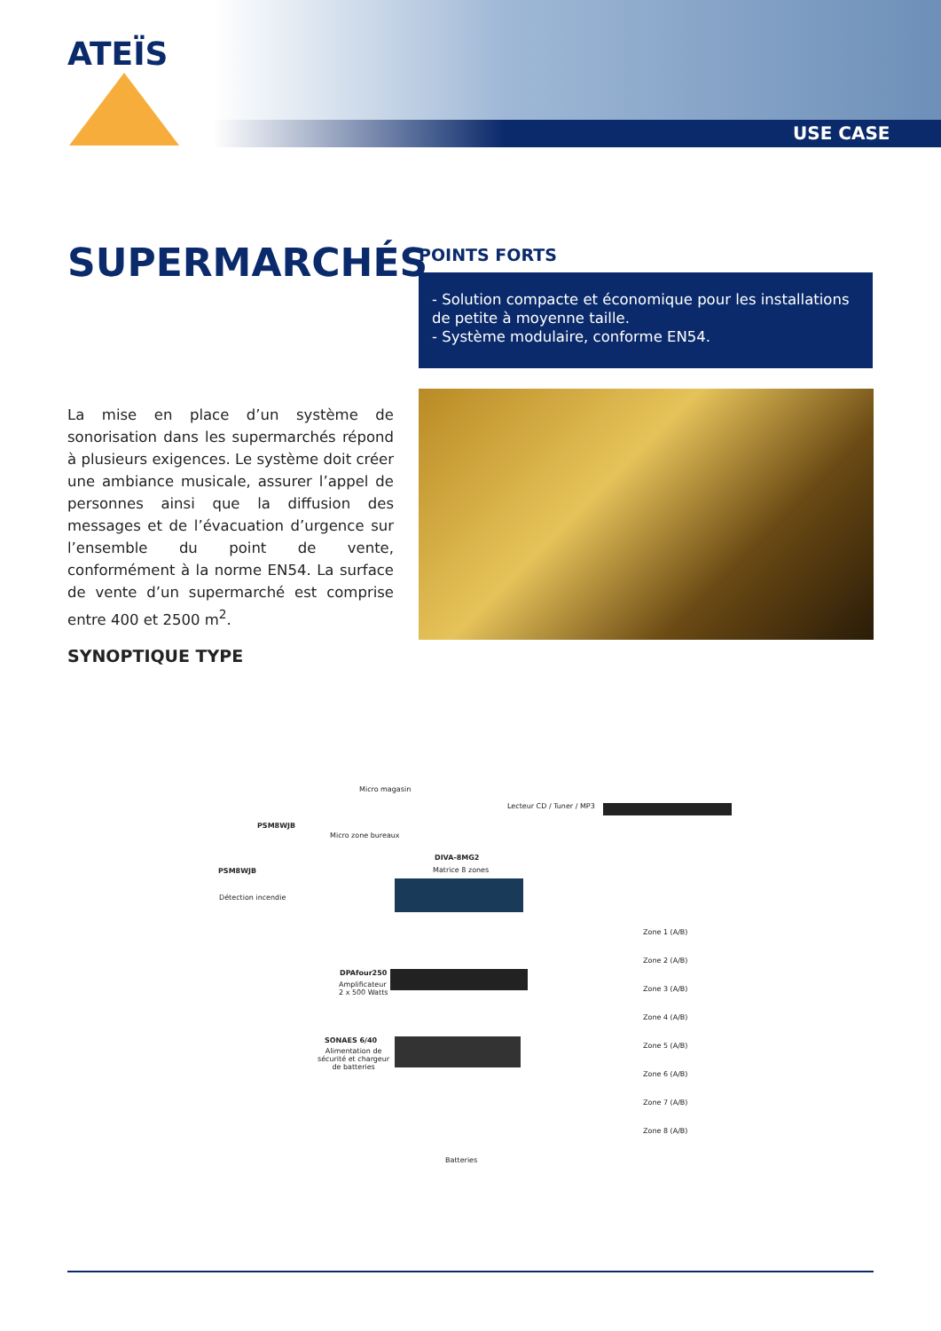ATEÏS
USE CASE
SUPERMARCHÉS POINTS FORTS
- Solution compacte et économique pour les installations de petite à moyenne taille.
- Système modulaire, conforme EN54.
La mise en place d’un système de sonorisation dans les supermarchés répond à plusieurs exigences. Le système doit créer une ambiance musicale, assurer l’appel de personnes ainsi que la diffusion des messages et de l’évacuation d’urgence sur l’ensemble du point de vente, conformément à la norme EN54. La surface de vente d’un supermarché est comprise entre 400 et 2500 m<sup>2</sup>.
SYNOPTIQUE TYPE
Micro magasin
PSM8WJB
Micro zone bureaux
Lecteur CD / Tuner / MP3
DIVA-8MG2
Matrice 8 zones
PSM8WJB
Détection incendie
DPAfour250
Amplificateur
2 x 500 Watts
SONAES 6/40
Alimentation de
sécurité et chargeur
de batteries
Batteries
Zone 1 (A/B)
Zone 2 (A/B)
Zone 3 (A/B)
Zone 4 (A/B)
Zone 5 (A/B)
Zone 6 (A/B)
Zone 7 (A/B)
Zone 8 (A/B)